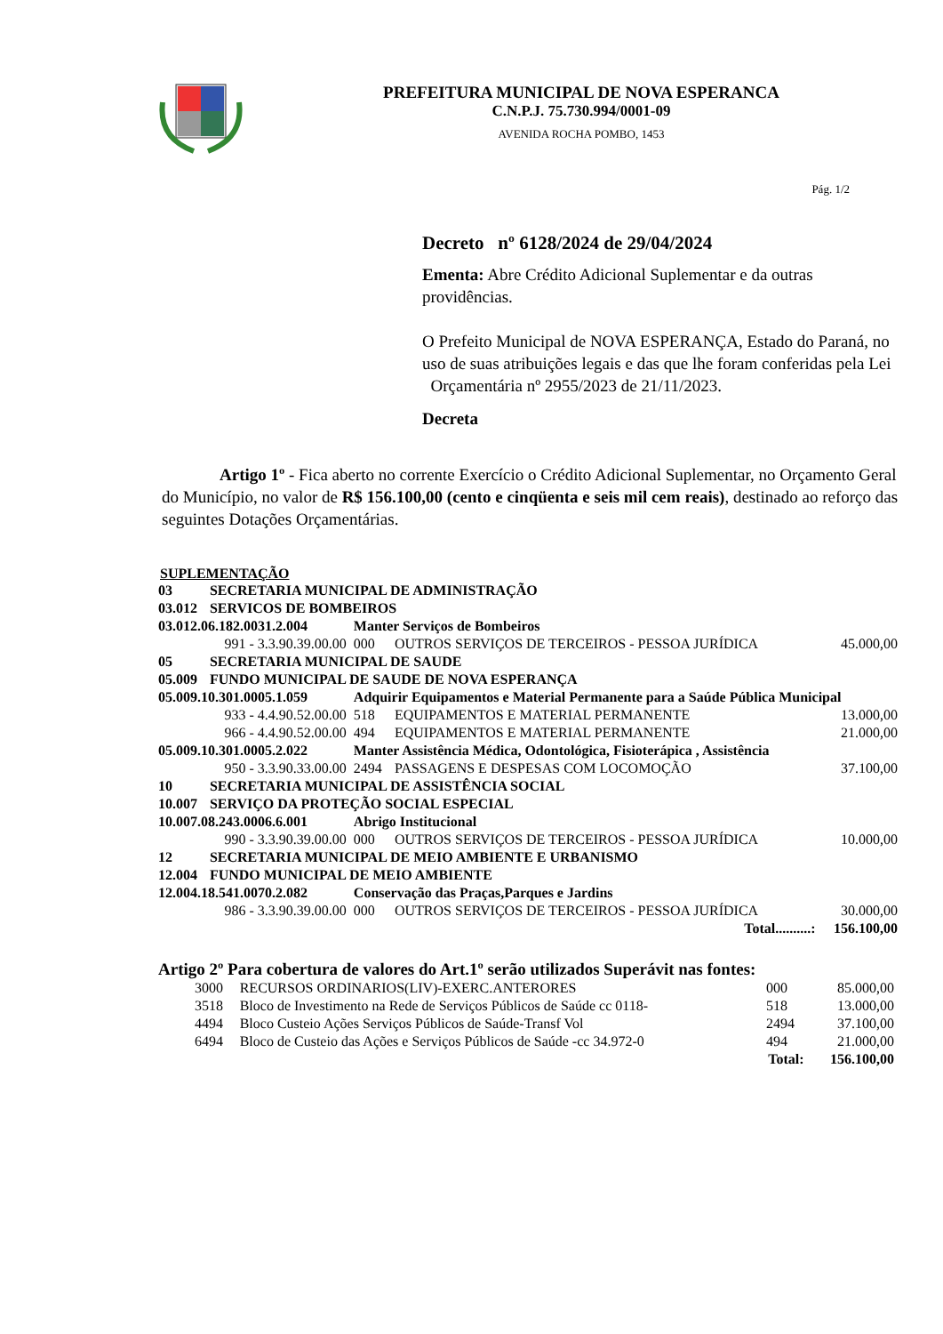PREFEITURA MUNICIPAL DE NOVA ESPERANCA
C.N.P.J. 75.730.994/0001-09
AVENIDA ROCHA POMBO, 1453
Pág. 1/2
Decreto nº 6128/2024 de 29/04/2024
Ementa: Abre Crédito Adicional Suplementar e da outras providências.
O Prefeito Municipal de NOVA ESPERANÇA, Estado do Paraná, no uso de suas atribuições legais e das que lhe foram conferidas pela Lei Orçamentária nº 2955/2023 de 21/11/2023.
Decreta
Artigo 1º - Fica aberto no corrente Exercício o Crédito Adicional Suplementar, no Orçamento Geral do Município, no valor de R$ 156.100,00 (cento e cinqüenta e seis mil cem reais), destinado ao reforço das seguintes Dotações Orçamentárias.
SUPLEMENTAÇÃO
| 03 | SECRETARIA MUNICIPAL DE ADMINISTRAÇÃO | | | |
| 03.012 | SERVICOS DE BOMBEIROS | | | |
| 03.012.06.182.0031.2.004 | | Manter Serviços de Bombeiros | | |
| | 991 - 3.3.90.39.00.00 | 000 | OUTROS SERVIÇOS DE TERCEIROS - PESSOA JURÍDICA | 45.000,00 |
| 05 | SECRETARIA MUNICIPAL DE SAUDE | | | |
| 05.009 | FUNDO MUNICIPAL DE SAUDE DE NOVA ESPERANÇA | | | |
| 05.009.10.301.0005.1.059 | | Adquirir Equipamentos e Material Permanente para a Saúde Pública Municipal | | |
| | 933 - 4.4.90.52.00.00 | 518 | EQUIPAMENTOS E MATERIAL PERMANENTE | 13.000,00 |
| | 966 - 4.4.90.52.00.00 | 494 | EQUIPAMENTOS E MATERIAL PERMANENTE | 21.000,00 |
| 05.009.10.301.0005.2.022 | | Manter Assistência Médica, Odontológica, Fisioterápica , Assistência | | |
| | 950 - 3.3.90.33.00.00 | 2494 | PASSAGENS E DESPESAS COM LOCOMOÇÃO | 37.100,00 |
| 10 | SECRETARIA MUNICIPAL DE ASSISTÊNCIA SOCIAL | | | |
| 10.007 | SERVIÇO DA PROTEÇÃO SOCIAL ESPECIAL | | | |
| 10.007.08.243.0006.6.001 | | Abrigo Institucional | | |
| | 990 - 3.3.90.39.00.00 | 000 | OUTROS SERVIÇOS DE TERCEIROS - PESSOA JURÍDICA | 10.000,00 |
| 12 | SECRETARIA MUNICIPAL DE MEIO AMBIENTE E URBANISMO | | | |
| 12.004 | FUNDO MUNICIPAL DE MEIO AMBIENTE | | | |
| 12.004.18.541.0070.2.082 | | Conservação das Praças,Parques e Jardins | | |
| | 986 - 3.3.90.39.00.00 | 000 | OUTROS SERVIÇOS DE TERCEIROS - PESSOA JURÍDICA | 30.000,00 |
| Total..........: | | | | 156.100,00 |
Artigo 2º Para cobertura de valores do Art.1º serão utilizados Superávit nas fontes:
| 3000 | RECURSOS ORDINARIOS(LIV)-EXERC.ANTERORES | 000 | 85.000,00 |
| 3518 | Bloco de Investimento na Rede de Serviços Públicos de Saúde cc 0118- | 518 | 13.000,00 |
| 4494 | Bloco Custeio Ações Serviços Públicos de Saúde-Transf Vol | 2494 | 37.100,00 |
| 6494 | Bloco de Custeio das Ações e Serviços Públicos de Saúde -cc 34.972-0 | 494 | 21.000,00 |
| Total: | | | 156.100,00 |